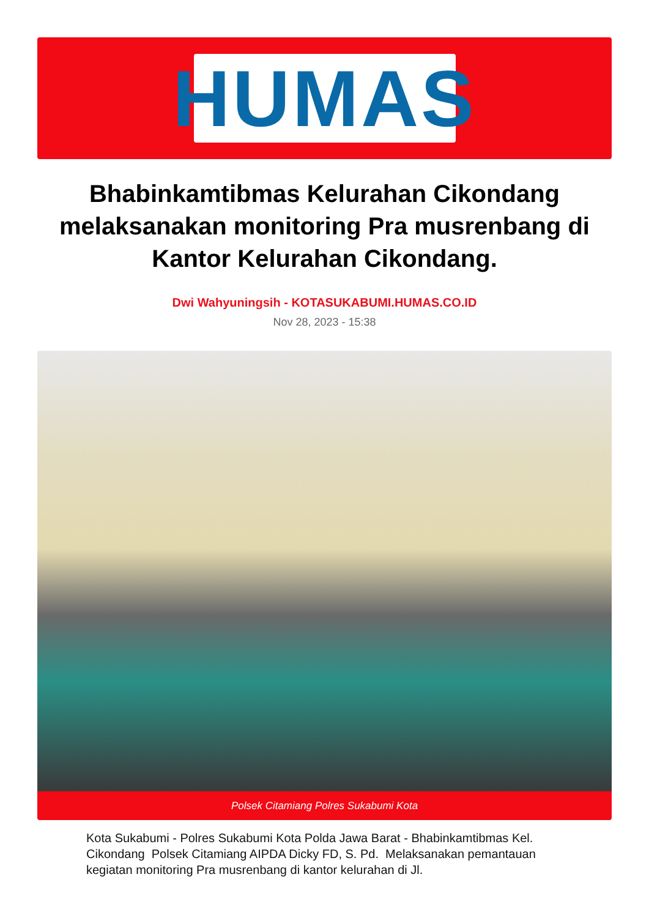HUMAS
Bhabinkamtibmas Kelurahan Cikondang melaksanakan monitoring Pra musrenbang di Kantor Kelurahan Cikondang.
Dwi Wahyuningsih - KOTASUKABUMI.HUMAS.CO.ID
Nov 28, 2023 - 15:38
Polsek Citamiang Polres Sukabumi Kota
Kota Sukabumi - Polres Sukabumi Kota Polda Jawa Barat - Bhabinkamtibmas Kel. Cikondang Polsek Citamiang AIPDA Dicky FD, S. Pd. Melaksanakan pemantauan kegiatan monitoring Pra musrenbang di kantor kelurahan di Jl.